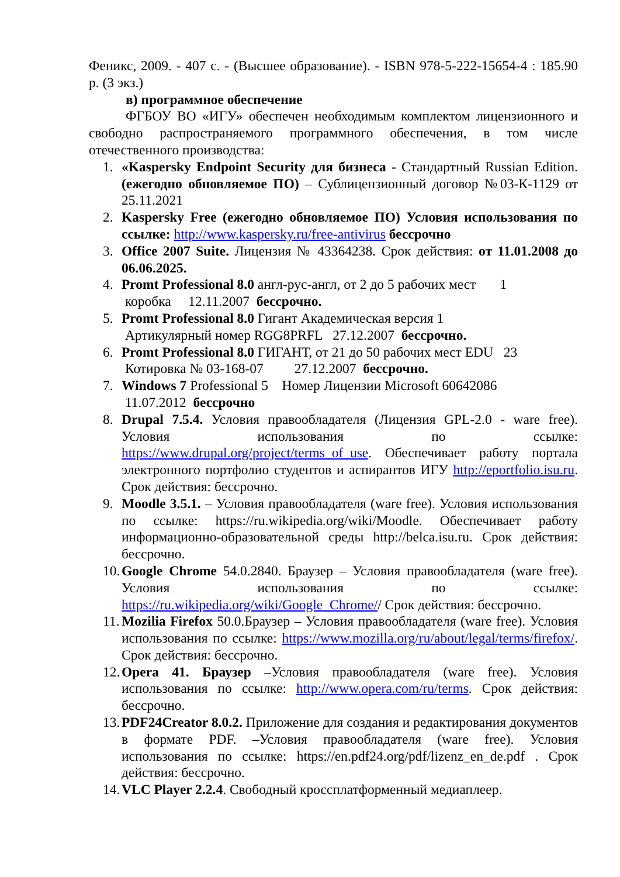Феникс, 2009. - 407 с. - (Высшее образование). - ISBN 978-5-222-15654-4 : 185.90 р. (3 экз.)
в) программное обеспечение
ФГБОУ ВО «ИГУ» обеспечен необходимым комплектом лицензионного и свободно распространяемого программного обеспечения, в том числе отечественного производства:
1. «Kaspersky Endpoint Security для бизнеса - Стандартный Russian Edition. (ежегодно обновляемое ПО) – Сублицензионный договор №03-К-1129 от 25.11.2021
2. Kaspersky Free (ежегодно обновляемое ПО) Условия использования по ссылке: http://www.kaspersky.ru/free-antivirus бессрочно
3. Office 2007 Suite. Лицензия № 43364238. Срок действия: от 11.01.2008 до 06.06.2025.
4. Promt Professional 8.0 англ-рус-англ, от 2 до 5 рабочих мест 1
коробка 12.11.2007 бессрочно.
5. Promt Professional 8.0 Гигант Академическая версия 1
Артикулярный номер RGG8PRFL 27.12.2007 бессрочно.
6. Promt Professional 8.0 ГИГАНТ, от 21 до 50 рабочих мест EDU 23
Котировка № 03-168-07 27.12.2007 бессрочно.
7. Windows 7 Professional 5 Номер Лицензии Microsoft 60642086
11.07.2012 бессрочно
8. Drupal 7.5.4. Условия правообладателя (Лицензия GPL-2.0 - ware free). Условия использования по ссылке: https://www.drupal.org/project/terms_of_use. Обеспечивает работу портала электронного портфолио студентов и аспирантов ИГУ http://eportfolio.isu.ru. Срок действия: бессрочно.
9. Moodle 3.5.1. – Условия правообладателя (ware free). Условия использования по ссылке: https://ru.wikipedia.org/wiki/Moodle. Обеспечивает работу информационно-образовательной среды http://belca.isu.ru. Срок действия: бессрочно.
10.
Google Chrome 54.0.2840. Браузер – Условия правообладателя (ware free). Условия использования по ссылке: https://ru.wikipedia.org/wiki/Google_Chrome// Срок действия: бессрочно.
11.
Mozilia Firefox 50.0.Браузер – Условия правообладателя (ware free). Условия использования по ссылке: https://www.mozilla.org/ru/about/legal/terms/firefox/. Срок действия: бессрочно.
12.
Opera 41. Браузер –Условия правообладателя (ware free). Условия использования по ссылке: http://www.opera.com/ru/terms. Срок действия: бессрочно.
13.
PDF24Creator 8.0.2. Приложение для создания и редактирования документов в формате PDF. –Условия правообладателя (ware free). Условия использования по ссылке: https://en.pdf24.org/pdf/lizenz_en_de.pdf . Срок действия: бессрочно.
14.
VLC Player 2.2.4. Свободный кроссплатформенный медиаплеер.